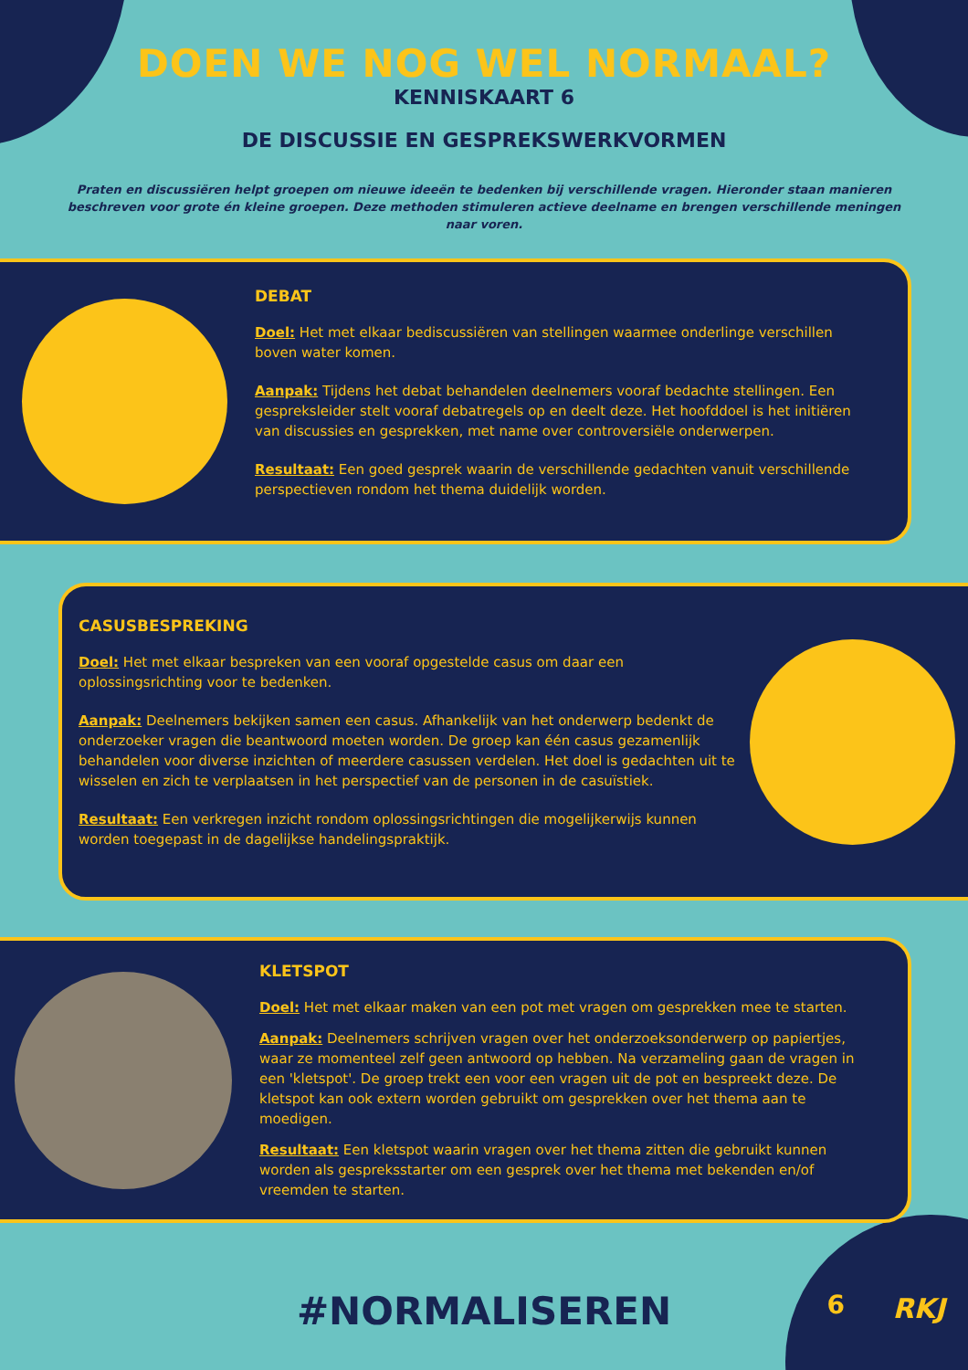DOEN WE NOG WEL NORMAAL?
KENNISKAART 6
DE DISCUSSIE EN GESPREKSWERKVORMEN
Praten en discussiëren helpt groepen om nieuwe ideeën te bedenken bij verschillende vragen. Hieronder staan manieren beschreven voor grote én kleine groepen. Deze methoden stimuleren actieve deelname en brengen verschillende meningen naar voren.
DEBAT
Doel: Het met elkaar bediscussiëren van stellingen waarmee onderlinge verschillen boven water komen.
Aanpak: Tijdens het debat behandelen deelnemers vooraf bedachte stellingen. Een gespreksleider stelt vooraf debatregels op en deelt deze. Het hoofddoel is het initiëren van discussies en gesprekken, met name over controversiële onderwerpen.
Resultaat: Een goed gesprek waarin de verschillende gedachten vanuit verschillende perspectieven rondom het thema duidelijk worden.
CASUSBESPREKING
Doel: Het met elkaar bespreken van een vooraf opgestelde casus om daar een oplossingsrichting voor te bedenken.
Aanpak: Deelnemers bekijken samen een casus. Afhankelijk van het onderwerp bedenkt de onderzoeker vragen die beantwoord moeten worden. De groep kan één casus gezamenlijk behandelen voor diverse inzichten of meerdere casussen verdelen. Het doel is gedachten uit te wisselen en zich te verplaatsen in het perspectief van de personen in de casuïstiek.
Resultaat: Een verkregen inzicht rondom oplossingsrichtingen die mogelijkerwijs kunnen worden toegepast in de dagelijkse handelingspraktijk.
KLETSPOT
Doel: Het met elkaar maken van een pot met vragen om gesprekken mee te starten.
Aanpak: Deelnemers schrijven vragen over het onderzoeksonderwerp op papiertjes, waar ze momenteel zelf geen antwoord op hebben. Na verzameling gaan de vragen in een 'kletspot'. De groep trekt een voor een vragen uit de pot en bespreekt deze. De kletspot kan ook extern worden gebruikt om gesprekken over het thema aan te moedigen.
Resultaat: Een kletspot waarin vragen over het thema zitten die gebruikt kunnen worden als gespreksstarter om een gesprek over het thema met bekenden en/of vreemden te starten.
#NORMALISEREN 6 RKJ